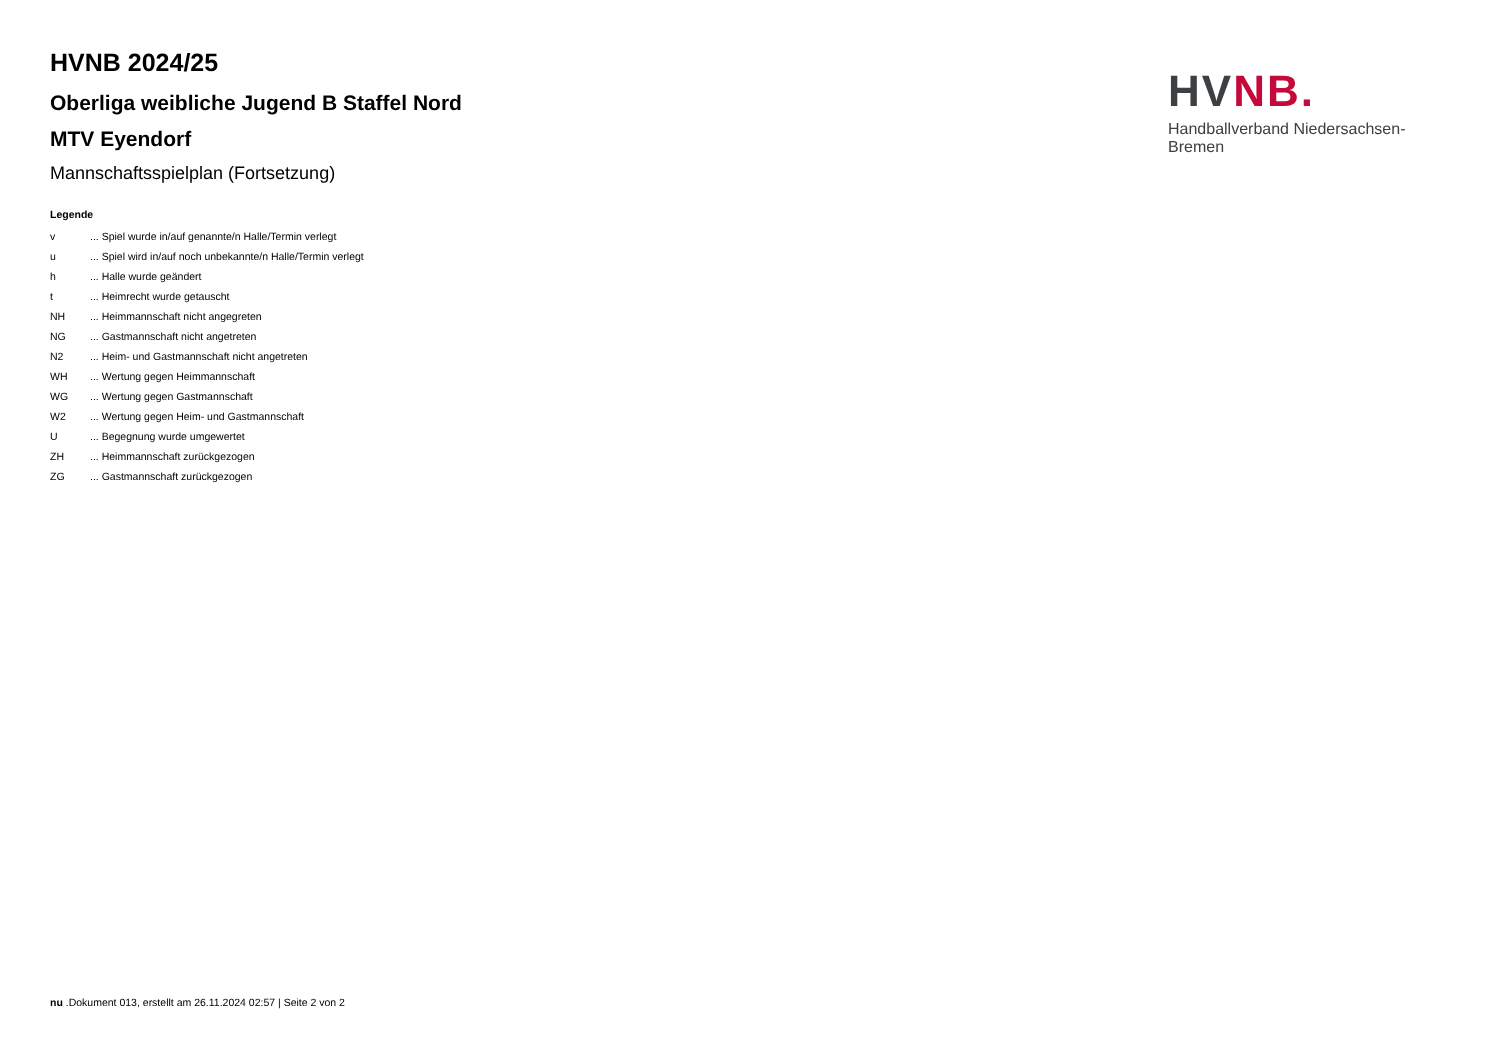HVNB 2024/25
Oberliga weibliche Jugend B Staffel Nord
MTV Eyendorf
Mannschaftsspielplan (Fortsetzung)
Legende
| v | ... Spiel wurde in/auf genannte/n Halle/Termin verlegt |
| u | ... Spiel wird in/auf noch unbekannte/n Halle/Termin verlegt |
| h | ... Halle wurde geändert |
| t | ... Heimrecht wurde getauscht |
| NH | ... Heimmannschaft nicht angegreten |
| NG | ... Gastmannschaft nicht angetreten |
| N2 | ... Heim- und Gastmannschaft nicht angetreten |
| WH | ... Wertung gegen Heimmannschaft |
| WG | ... Wertung gegen Gastmannschaft |
| W2 | ... Wertung gegen Heim- und Gastmannschaft |
| U | ... Begegnung wurde umgewertet |
| ZH | ... Heimmannschaft zurückgezogen |
| ZG | ... Gastmannschaft zurückgezogen |
HV NB.
Handballverband Niedersachsen-Bremen
nu .Dokument 013, erstellt am 26.11.2024 02:57 | Seite 2 von 2